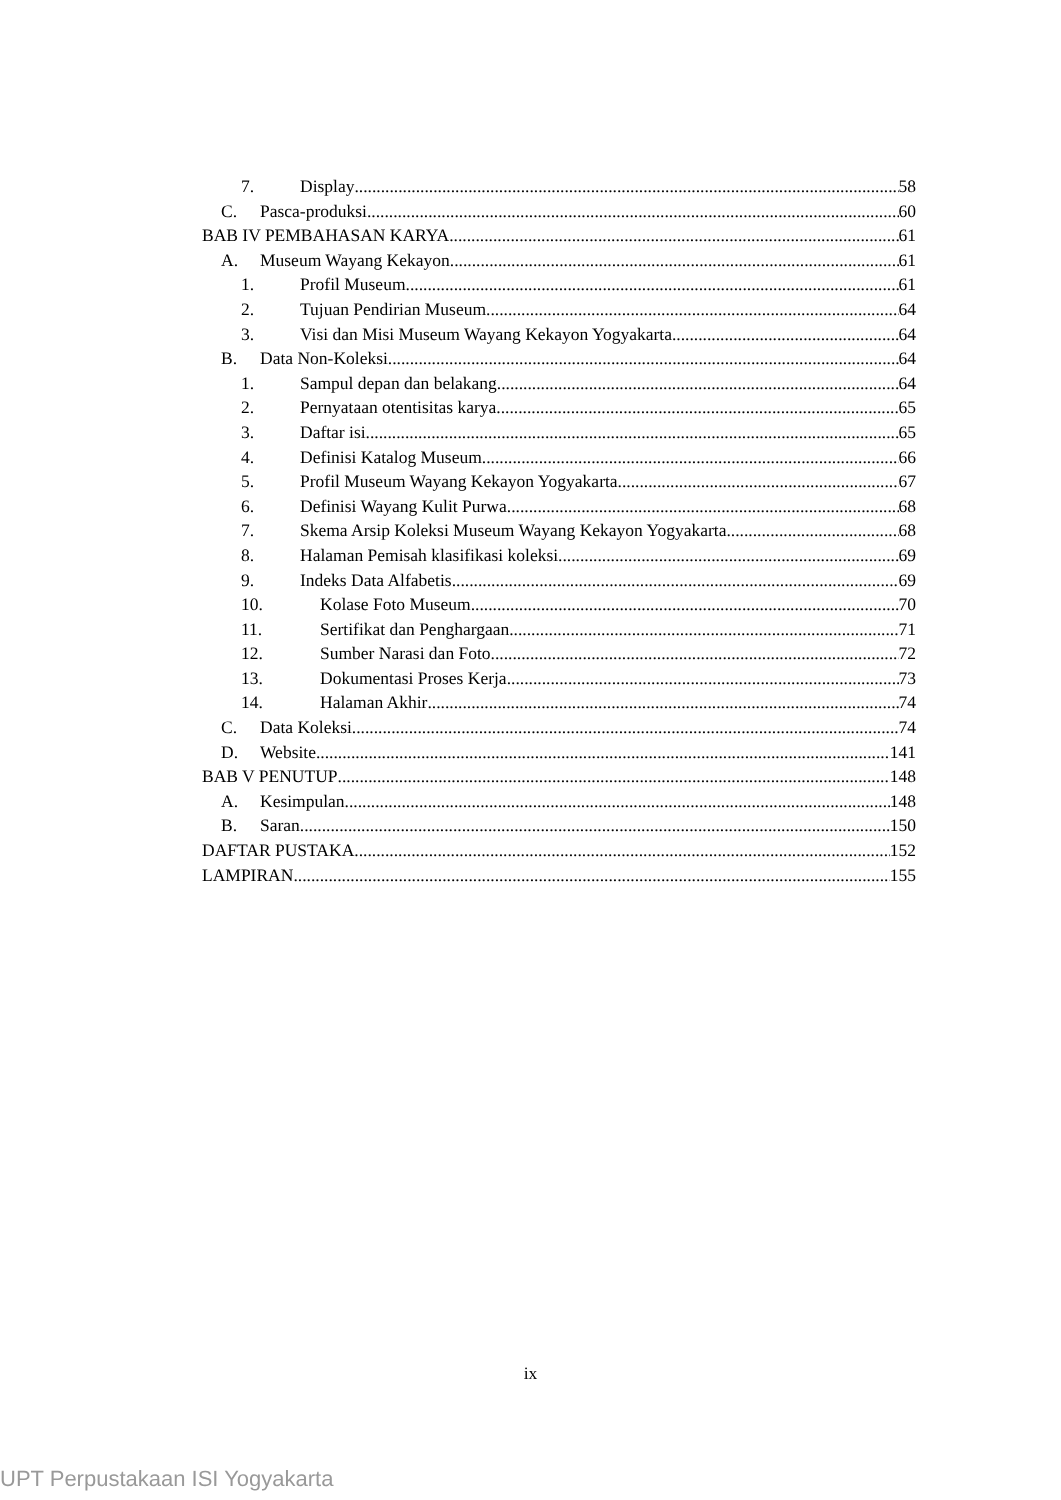7. Display 58
C. Pasca-produksi 60
BAB IV PEMBAHASAN KARYA 61
A. Museum Wayang Kekayon 61
1. Profil Museum 61
2. Tujuan Pendirian Museum 64
3. Visi dan Misi Museum Wayang Kekayon Yogyakarta 64
B. Data Non-Koleksi 64
1. Sampul depan dan belakang 64
2. Pernyataan otentisitas karya 65
3. Daftar isi 65
4. Definisi Katalog Museum 66
5. Profil Museum Wayang Kekayon Yogyakarta 67
6. Definisi Wayang Kulit Purwa 68
7. Skema Arsip Koleksi Museum Wayang Kekayon Yogyakarta 68
8. Halaman Pemisah klasifikasi koleksi 69
9. Indeks Data Alfabetis 69
10. Kolase Foto Museum 70
11. Sertifikat dan Penghargaan 71
12. Sumber Narasi dan Foto 72
13. Dokumentasi Proses Kerja 73
14. Halaman Akhir 74
C. Data Koleksi 74
D. Website 141
BAB V PENUTUP 148
A. Kesimpulan 148
B. Saran 150
DAFTAR PUSTAKA 152
LAMPIRAN 155
ix
UPT Perpustakaan ISI Yogyakarta